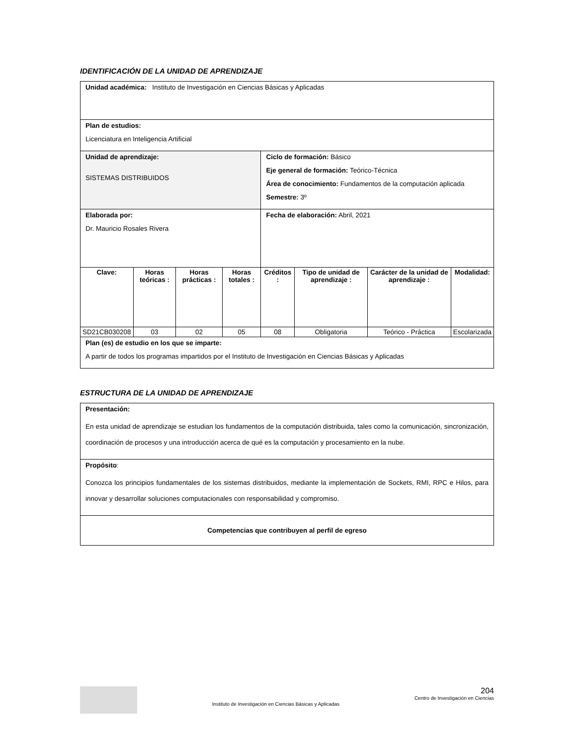IDENTIFICACIÓN DE LA UNIDAD DE APRENDIZAJE
| Unidad académica: Instituto de Investigación en Ciencias Básicas y Aplicadas | | | | | | | |
| Plan de estudios: Licenciatura en Inteligencia Artificial | | | | | | | |
| Unidad de aprendizaje: SISTEMAS DISTRIBUIDOS | | | | Ciclo de formación: Básico Eje general de formación: Teórico-Técnica Área de conocimiento: Fundamentos de la computación aplicada Semestre: 3º | | | |
| Elaborada por: Dr. Mauricio Rosales Rivera | | | | Fecha de elaboración: Abril, 2021 | | | |
| Clave: | Horas teóricas : | Horas prácticas : | Horas totales : | Créditos : | Tipo de unidad de aprendizaje : | Carácter de la unidad de aprendizaje : | Modalidad: |
| SD21CB030208 | 03 | 02 | 05 | 08 | Obligatoria | Teórico - Práctica | Escolarizada |
| Plan (es) de estudio en los que se imparte: A partir de todos los programas impartidos por el Instituto de Investigación en Ciencias Básicas y Aplicadas | | | | | | | |
ESTRUCTURA DE LA UNIDAD DE APRENDIZAJE
| Presentación: En esta unidad de aprendizaje se estudian los fundamentos de la computación distribuida, tales como la comunicación, sincronización, coordinación de procesos y una introducción acerca de qué es la computación y procesamiento en la nube. |
| Propósito : Conozca los principios fundamentales de los sistemas distribuidos, mediante la implementación de Sockets, RMI, RPC e Hilos, para innovar y desarrollar soluciones computacionales con responsabilidad y compromiso. |
| Competencias que contribuyen al perfil de egreso |
Instituto de Investigación en Ciencias Básicas y Aplicadas
204
Centro de Investigación en Ciencias